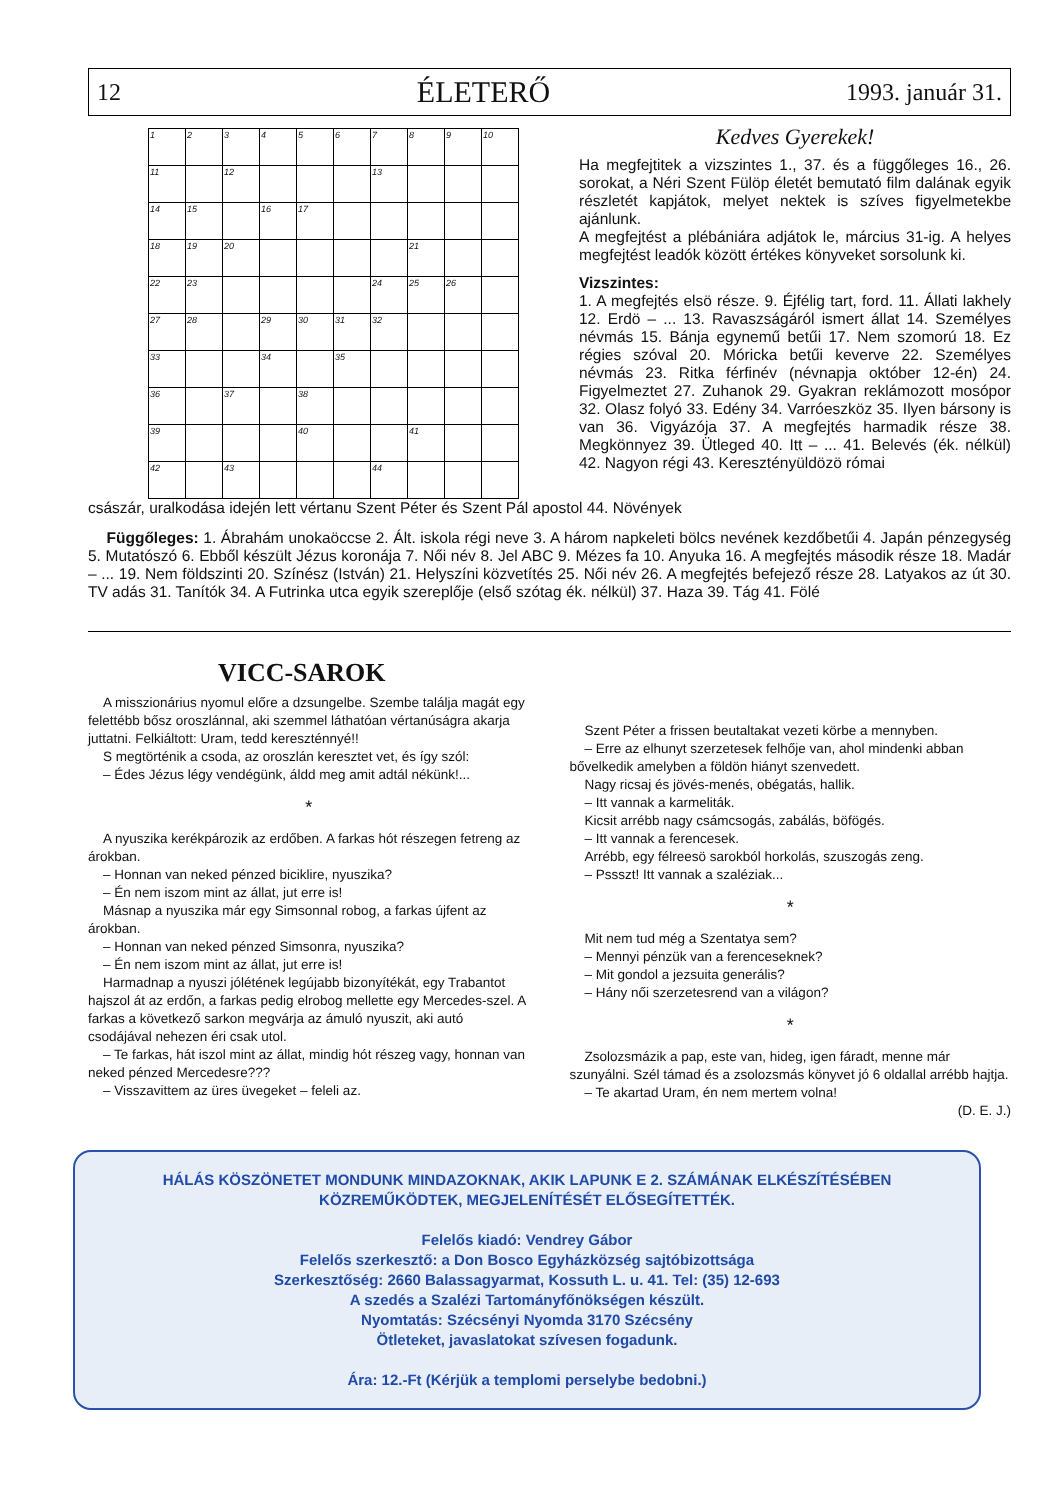12 ÉLETERŐ 1993. január 31.
| 1 | 2 | 3 | 4 | 5 | 6 | 7 | 8 | 9 | 10 |
| 11 | | 12 | | | | 13 | | | |
| 14 | 15 | | 16 | 17 | | | | | |
| 18 | 19 | 20 | | | | | 21 | | |
| 22 | 23 | | | | | 24 | 25 | 26 | |
| 27 | 28 | | 29 | 30 | 31 | 32 | | | |
| 33 | | | 34 | | 35 | | | | |
| 36 | | 37 | | 38 | | | | | |
| 39 | | | | 40 | | | 41 | | |
| 42 | | 43 | | | | 44 | | | |
Kedves Gyerekek!
Ha megfejtitek a vizszintes 1., 37. és a függőleges 16., 26. sorokat, a Néri Szent Fülöp életét bemutató film dalának egyik részletét kapjátok, melyet nektek is szíves figyelmetekbe ajánlunk.
A megfejtést a plébániára adjátok le, március 31-ig. A helyes megfejtést leadók között értékes könyveket sorsolunk ki.
Vizszintes:
1. A megfejtés elsö része. 9. Éjfélig tart, ford. 11. Állati lakhely 12. Erdö – ... 13. Ravaszságáról ismert állat 14. Személyes névmás 15. Bánja egynemű betűi 17. Nem szomorú 18. Ez régies szóval 20. Móricka betűi keverve 22. Személyes névmás 23. Ritka férfinév (névnapja október 12-én) 24. Figyelmeztet 27. Zuhanok 29. Gyakran reklámozott mosópor 32. Olasz folyó 33. Edény 34. Varróeszköz 35. Ilyen bársony is van 36. Vigyázója 37. A megfejtés harmadik része 38. Megkönnyez 39. Ütleged 40. Itt – ... 41. Belevés (ék. nélkül) 42. Nagyon régi 43. Keresztényüldözö római
császár, uralkodása idején lett vértanu Szent Péter és Szent Pál apostol 44. Növények
Függőleges: 1. Ábrahám unokaöccse 2. Ált. iskola régi neve 3. A három napkeleti bölcs nevének kezdőbetűi 4. Japán pénzegység 5. Mutatószó 6. Ebből készült Jézus koronája 7. Női név 8. Jel ABC 9. Mézes fa 10. Anyuka 16. A megfejtés második része 18. Madár – ... 19. Nem földszinti 20. Színész (István) 21. Helyszíni közvetítés 25. Női név 26. A megfejtés befejező része 28. Latyakos az út 30. TV adás 31. Tanítók 34. A Futrinka utca egyik szereplője (első szótag ék. nélkül) 37. Haza 39. Tág 41. Fölé
VICC-SAROK
A misszionárius nyomul előre a dzsungelbe. Szembe találja magát egy felettébb bősz oroszlánnal, aki szemmel láthatóan vértanúságra akarja juttatni. Felkiáltott: Uram, tedd kereszténnyé!!
S megtörténik a csoda, az oroszlán keresztet vet, és így szól:
– Édes Jézus légy vendégünk, áldd meg amit adtál nékünk!...
*
A nyuszika kerékpározik az erdőben. A farkas hót részegen fetreng az árokban.
– Honnan van neked pénzed biciklire, nyuszika?
– Én nem iszom mint az állat, jut erre is!
Másnap a nyuszika már egy Simsonnal robog, a farkas újfent az árokban.
– Honnan van neked pénzed Simsonra, nyuszika?
– Én nem iszom mint az állat, jut erre is!
Harmadnap a nyuszi jólétének legújabb bizonyítékát, egy Trabantot hajszol át az erdőn, a farkas pedig elrobog mellette egy Mercedes-szel. A farkas a következő sarkon megvárja az ámuló nyuszit, aki autó csodájával nehezen éri csak utol.
– Te farkas, hát iszol mint az állat, mindig hót részeg vagy, honnan van neked pénzed Mercedesre???
– Visszavittem az üres üvegeket – feleli az.
Szent Péter a frissen beutaltakat vezeti körbe a mennyben.
– Erre az elhunyt szerzetesek felhője van, ahol mindenki abban bővelkedik amelyben a földön hiányt szenvedett.
Nagy ricsaj és jövés-menés, obégatás, hallik.
– Itt vannak a karmeliták.
Kicsit arrébb nagy csámcsogás, zabálás, böfögés.
– Itt vannak a ferencesek.
Arrébb, egy félreesö sarokból horkolás, szuszogás zeng.
– Pssszt! Itt vannak a szaléziak...
*
Mit nem tud még a Szentatya sem?
– Mennyi pénzük van a ferenceseknek?
– Mit gondol a jezsuita generális?
– Hány női szerzetesrend van a világon?
*
Zsolozsmázik a pap, este van, hideg, igen fáradt, menne már szunyálni. Szél támad és a zsolozsmás könyvet jó 6 oldallal arrébb hajtja.
– Te akartad Uram, én nem mertem volna!
(D. E. J.)
HÁLÁS KÖSZÖNETET MONDUNK MINDAZOKNAK, AKIK LAPUNK E 2. SZÁMÁNAK ELKÉSZÍTÉSÉBEN KÖZREMŰKÖDTEK, MEGJELENÍTÉSÉT ELŐSEGÍTETTÉK.
Felelős kiadó: Vendrey Gábor
Felelős szerkesztő: a Don Bosco Egyházközség sajtóbizottsága
Szerkesztőség: 2660 Balassagyarmat, Kossuth L. u. 41. Tel: (35) 12-693
A szedés a Szalézi Tartományfőnökségen készült.
Nyomtatás: Szécsényi Nyomda 3170 Szécsény
Ötleteket, javaslatokat szívesen fogadunk.
Ára: 12.-Ft (Kérjük a templomi perselybe bedobni.)